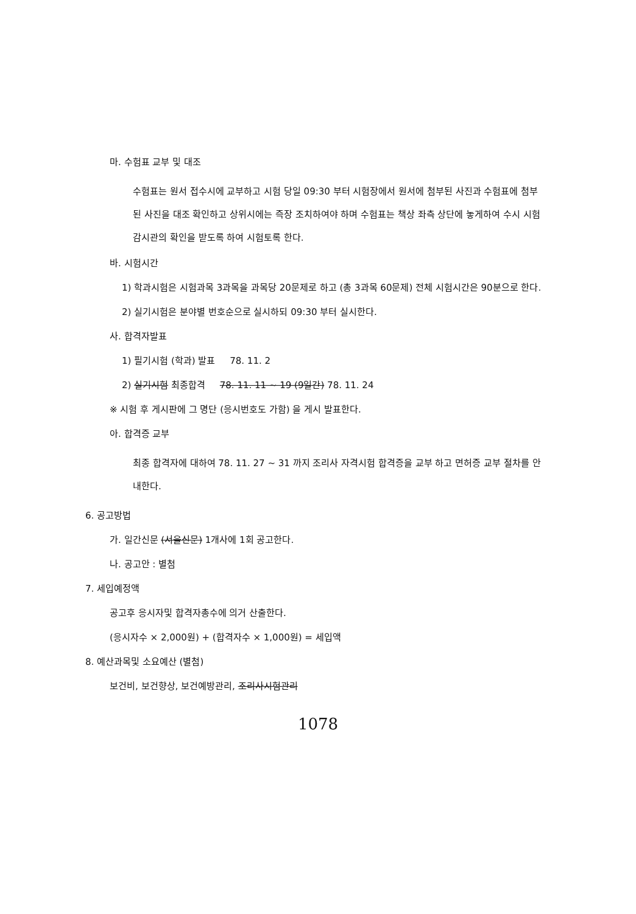마. 수험표 교부 및 대조
수험표는 원서 접수시에 교부하고 시험 당일 09:30 부터 시험장에서 원서에 첨부된 사진과 수험표에 첨부된 사진을 대조 확인하고 상위시에는 즉장 조치하여야 하며 수험표는 책상 좌측 상단에 놓게하여 수시 시험 감시관의 확인을 받도록 하여 시험토록 한다.
바. 시험시간
1) 학과시험은 시험과목 3과목을 과목당 20문제로 하고 (총 3과목 60문제) 전체 시험시간은 90분으로 한다.
2) 실기시험은 분야별 번호순으로 실시하되 09:30 부터 실시한다.
사. 합격자발표
1) 필기시험 (학과) 발표 78. 11. 2
2) 실기시험 최종합격 78. 11. 11 ~ 19 (9일간) 78. 11. 24
※ 시험 후 게시판에 그 명단 (응시번호도 가함) 을 게시 발표한다.
아. 합격증 교부
최종 합격자에 대하여 78. 11. 27 ~ 31 까지 조리사 자격시험 합격증을 교부 하고 면허증 교부 절차를 안내한다.
6. 공고방법
가. 일간신문 (서울신문) 1개사에 1회 공고한다.
나. 공고안 : 별첨
7. 세입예정액
공고후 응시자및 합격자총수에 의거 산출한다.
(응시자수 × 2,000원) + (합격자수 × 1,000원) = 세입액
8. 예산과목및 소요예산 (별첨)
보건비, 보건향상, 보건예방관리, 조리사시험관리
1078